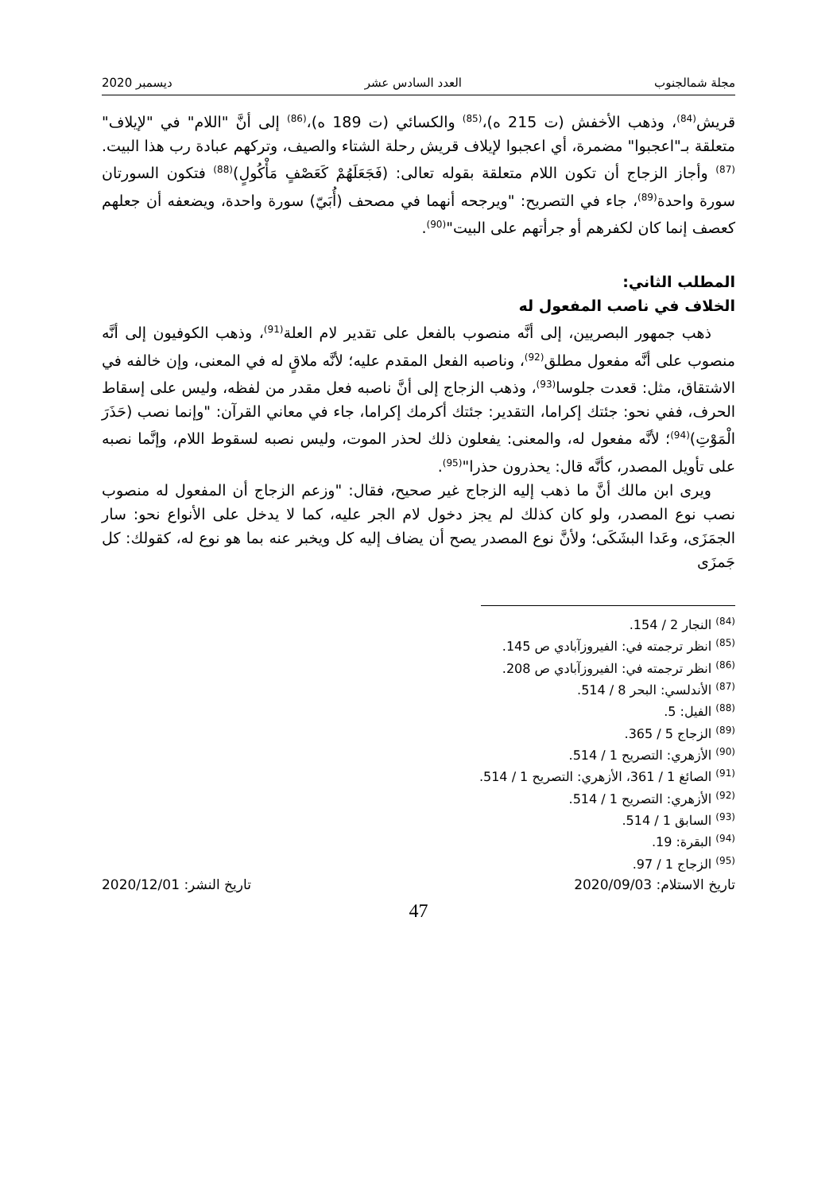مجلة شمالجنوب العدد السادس عشر ديسمبر 2020
قريش<sup>(84)</sup>، وذهب الأخفش (ت 215 ه)،<sup>(85)</sup> والكسائي (ت 189 ه)،<sup>(86)</sup> إلى أنَّ "اللام" في "لإيلاف" متعلقة بـ"اعجبوا" مضمرة، أي اعجبوا لإيلاف قريش رحلة الشتاء والصيف، وتركهم عبادة رب هذا البيت.<sup>(87)</sup> وأجاز الزجاج أن تكون اللام متعلقة بقوله تعالى: (فَجَعَلَهُمْ كَعَصْفٍ مَأْكُولٍ)<sup>(88)</sup> فتكون السورتان سورة واحدة<sup>(89)</sup>، جاء في التصريح: "ويرجحه أنهما في مصحف (أُبَيّ) سورة واحدة، ويضعفه أن جعلهم كعصف إنما كان لكفرهم أو جرأتهم على البيت"<sup>(90)</sup>.
المطلب الثاني:
الخلاف في ناصب المفعول له
ذهب جمهور البصريين، إلى أنَّه منصوب بالفعل على تقدير لام العلة<sup>(91)</sup>، وذهب الكوفيون إلى أنَّه منصوب على أنَّه مفعول مطلق<sup>(92)</sup>، وناصبه الفعل المقدم عليه؛ لأنَّه ملاقٍ له في المعنى، وإن خالفه في الاشتقاق، مثل: قعدت جلوسا<sup>(93)</sup>، وذهب الزجاج إلى أنَّ ناصبه فعل مقدر من لفظه، وليس على إسقاط الحرف، ففي نحو: جئتك إكراما، التقدير: جئتك أكرمك إكراما، جاء في معاني القرآن: "وإنما نصب (حَذَرَ الْمَوْتِ)<sup>(94)</sup>؛ لأنَّه مفعول له، والمعنى: يفعلون ذلك لحذر الموت، وليس نصبه لسقوط اللام، وإنَّما نصبه على تأويل المصدر، كأنَّه قال: يحذرون حذرا"<sup>(95)</sup>.
ويرى ابن مالك أنَّ ما ذهب إليه الزجاج غير صحيح، فقال: "وزعم الزجاج أن المفعول له منصوب نصب نوع المصدر، ولو كان كذلك لم يجز دخول لام الجر عليه، كما لا يدخل على الأنواع نحو: سار الجمَزَى، وعَدا البشَكَى؛ ولأنَّ نوع المصدر يصح أن يضاف إليه كل ويخبر عنه بما هو نوع له، كقولك: كل جَمزَى
<sup>(84)</sup> النجار 2 / 154.
<sup>(85)</sup> انظر ترجمته في: الفيروزآبادي ص 145.
<sup>(86)</sup> انظر ترجمته في: الفيروزآبادي ص 208.
<sup>(87)</sup> الأندلسي: البحر 8 / 514.
<sup>(88)</sup> الفيل: 5.
<sup>(89)</sup> الزجاج 5 / 365.
<sup>(90)</sup> الأزهري: التصريح 1 / 514.
<sup>(91)</sup> الصائغ 1 / 361، الأزهري: التصريح 1 / 514.
<sup>(92)</sup> الأزهري: التصريح 1 / 514.
<sup>(93)</sup> السابق 1 / 514.
<sup>(94)</sup> البقرة: 19.
<sup>(95)</sup> الزجاج 1 / 97.
تاريخ الاستلام: 2020/09/03 تاريخ النشر: 2020/12/01
47